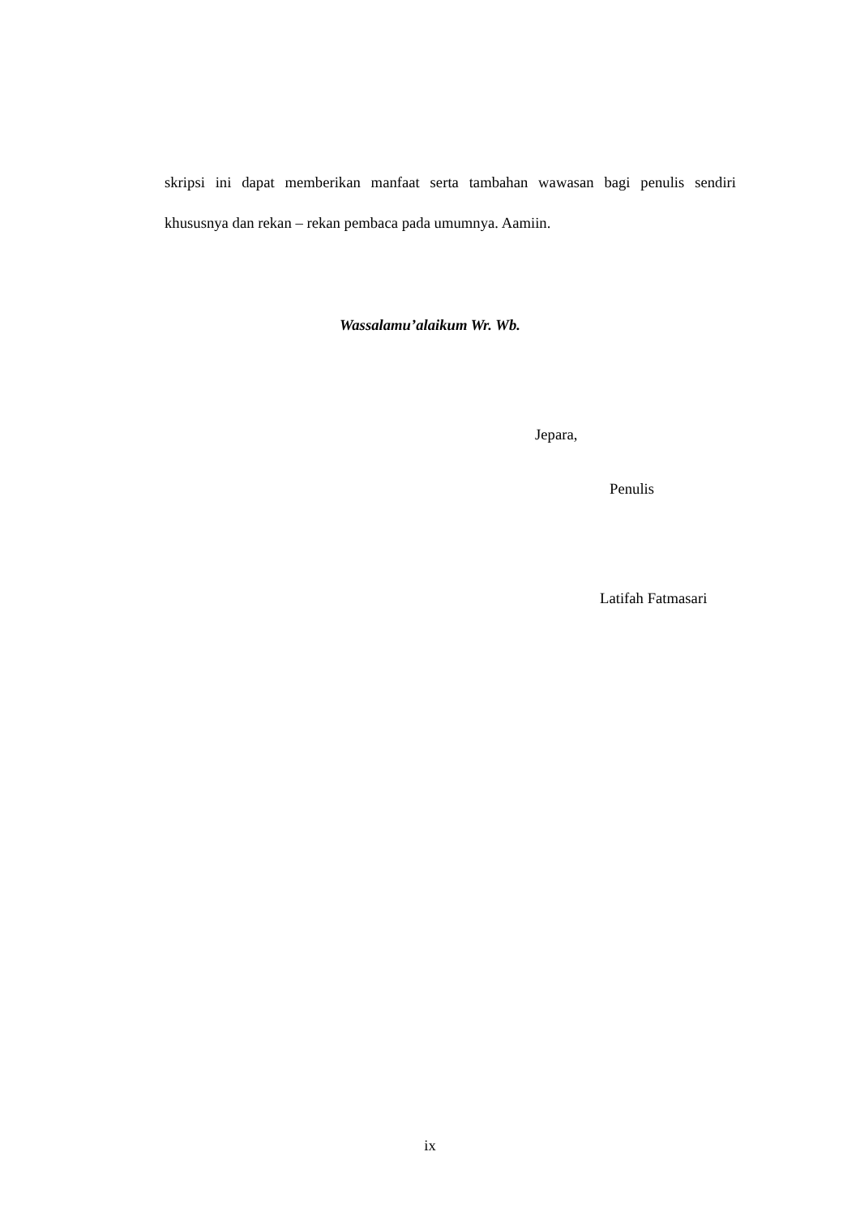skripsi ini dapat memberikan manfaat serta tambahan wawasan bagi penulis sendiri khususnya dan rekan – rekan pembaca pada umumnya. Aamiin.
Wassalamu’alaikum Wr. Wb.
Jepara,
Penulis
Latifah Fatmasari
ix